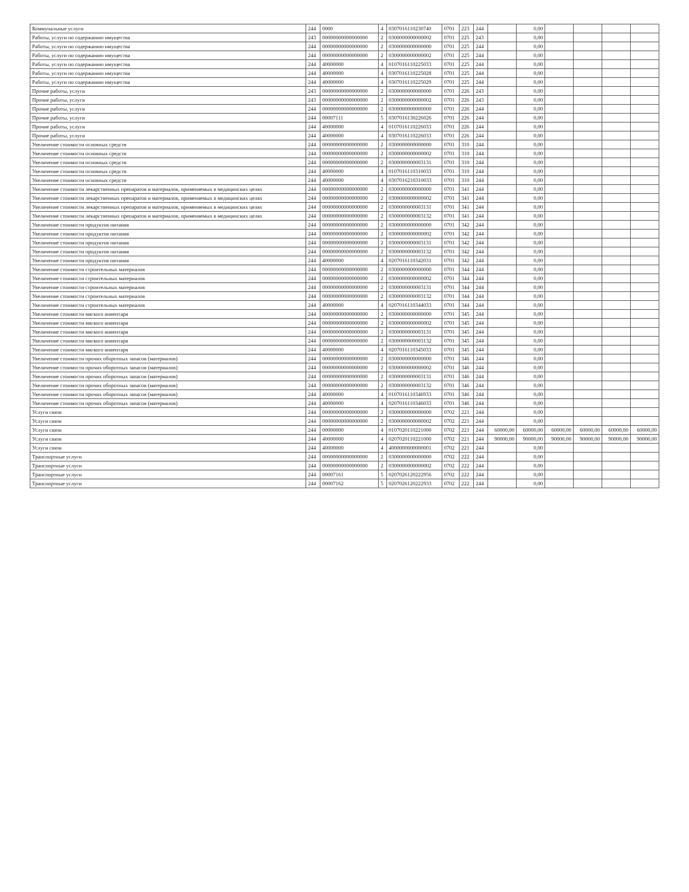| Коммунальные услуги | 244 | 0000 | 4 | 0307016110230740 | 0701 | 223 | 244 | | 0,00 | | | | |
| Работы, услуги по содержанию имущества | 243 | 00000000000000000 | 2 | 0300000000000002 | 0701 | 225 | 243 | | 0,00 | | | | |
| Работы, услуги по содержанию имущества | 244 | 00000000000000000 | 2 | 0300000000000000 | 0701 | 225 | 244 | | 0,00 | | | | |
| Работы, услуги по содержанию имущества | 244 | 00000000000000000 | 2 | 0300000000000002 | 0701 | 225 | 244 | | 0,00 | | | | |
| Работы, услуги по содержанию имущества | 244 | 40000000 | 4 | 0107016110225033 | 0701 | 225 | 244 | | 0,00 | | | | |
| Работы, услуги по содержанию имущества | 244 | 40000000 | 4 | 0307016110225028 | 0701 | 225 | 244 | | 0,00 | | | | |
| Работы, услуги по содержанию имущества | 244 | 40000000 | 4 | 0307016110225029 | 0701 | 225 | 244 | | 0,00 | | | | |
| Прочие работы, услуги | 243 | 00000000000000000 | 2 | 0300000000000000 | 0701 | 226 | 243 | | 0,00 | | | | |
| Прочие работы, услуги | 243 | 00000000000000000 | 2 | 0300000000000002 | 0701 | 226 | 243 | | 0,00 | | | | |
| Прочие работы, услуги | 244 | 00000000000000000 | 2 | 0300000000000000 | 0701 | 226 | 244 | | 0,00 | | | | |
| Прочие работы, услуги | 244 | 00007111 | 5 | 0307016130226026 | 0701 | 226 | 244 | | 0,00 | | | | |
| Прочие работы, услуги | 244 | 40000000 | 4 | 0107016110226033 | 0701 | 226 | 244 | | 0,00 | | | | |
| Прочие работы, услуги | 244 | 40000000 | 4 | 0307016110226033 | 0701 | 226 | 244 | | 0,00 | | | | |
| Увеличение стоимости основных средств | 244 | 00000000000000000 | 2 | 0300000000000000 | 0701 | 310 | 244 | | 0,00 | | | | |
| Увеличение стоимости основных средств | 244 | 00000000000000000 | 2 | 0300000000000002 | 0701 | 310 | 244 | | 0,00 | | | | |
| Увеличение стоимости основных средств | 244 | 00000000000000000 | 2 | 0300000000003131 | 0701 | 310 | 244 | | 0,00 | | | | |
| Увеличение стоимости основных средств | 244 | 40000000 | 4 | 0107016110310033 | 0701 | 310 | 244 | | 0,00 | | | | |
| Увеличение стоимости основных средств | 244 | 40000000 | 4 | 0307016210310033 | 0701 | 310 | 244 | | 0,00 | | | | |
| Увеличение стоимости лекарственных препаратов и материалов, применяемых в медицинских целях | 244 | 00000000000000000 | 2 | 0300000000000000 | 0701 | 341 | 244 | | 0,00 | | | | |
| Увеличение стоимости лекарственных препаратов и материалов, применяемых в медицинских целях | 244 | 00000000000000000 | 2 | 0300000000000002 | 0701 | 341 | 244 | | 0,00 | | | | |
| Увеличение стоимости лекарственных препаратов и материалов, применяемых в медицинских целях | 244 | 00000000000000000 | 2 | 0300000000003131 | 0701 | 341 | 244 | | 0,00 | | | | |
| Увеличение стоимости лекарственных препаратов и материалов, применяемых в медицинских целях | 244 | 00000000000000000 | 2 | 0300000000003132 | 0701 | 341 | 244 | | 0,00 | | | | |
| Увеличение стоимости продуктов питания | 244 | 00000000000000000 | 2 | 0300000000000000 | 0701 | 342 | 244 | | 0,00 | | | | |
| Увеличение стоимости продуктов питания | 244 | 00000000000000000 | 2 | 0300000000000002 | 0701 | 342 | 244 | | 0,00 | | | | |
| Увеличение стоимости продуктов питания | 244 | 00000000000000000 | 2 | 0300000000003131 | 0701 | 342 | 244 | | 0,00 | | | | |
| Увеличение стоимости продуктов питания | 244 | 00000000000000000 | 2 | 0300000000003132 | 0701 | 342 | 244 | | 0,00 | | | | |
| Увеличение стоимости продуктов питания | 244 | 40000000 | 4 | 0207016110342031 | 0701 | 342 | 244 | | 0,00 | | | | |
| Увеличение стоимости строительных материалов | 244 | 00000000000000000 | 2 | 0300000000000000 | 0701 | 344 | 244 | | 0,00 | | | | |
| Увеличение стоимости строительных материалов | 244 | 00000000000000000 | 2 | 0300000000000002 | 0701 | 344 | 244 | | 0,00 | | | | |
| Увеличение стоимости строительных материалов | 244 | 00000000000000000 | 2 | 0300000000003131 | 0701 | 344 | 244 | | 0,00 | | | | |
| Увеличение стоимости строительных материалов | 244 | 00000000000000000 | 2 | 0300000000003132 | 0701 | 344 | 244 | | 0,00 | | | | |
| Увеличение стоимости строительных материалов | 244 | 40000000 | 4 | 0207016110344033 | 0701 | 344 | 244 | | 0,00 | | | | |
| Увеличение стоимости мягкого инвентаря | 244 | 00000000000000000 | 2 | 0300000000000000 | 0701 | 345 | 244 | | 0,00 | | | | |
| Увеличение стоимости мягкого инвентаря | 244 | 00000000000000000 | 2 | 0300000000000002 | 0701 | 345 | 244 | | 0,00 | | | | |
| Увеличение стоимости мягкого инвентаря | 244 | 00000000000000000 | 2 | 0300000000003131 | 0701 | 345 | 244 | | 0,00 | | | | |
| Увеличение стоимости мягкого инвентаря | 244 | 00000000000000000 | 2 | 0300000000003132 | 0701 | 345 | 244 | | 0,00 | | | | |
| Увеличение стоимости мягкого инвентаря | 244 | 40000000 | 4 | 0207016110345033 | 0701 | 345 | 244 | | 0,00 | | | | |
| Увеличение стоимости прочих оборотных запасов (материалов) | 244 | 00000000000000000 | 2 | 0300000000000000 | 0701 | 346 | 244 | | 0,00 | | | | |
| Увеличение стоимости прочих оборотных запасов (материалов) | 244 | 00000000000000000 | 2 | 0300000000000002 | 0701 | 346 | 244 | | 0,00 | | | | |
| Увеличение стоимости прочих оборотных запасов (материалов) | 244 | 00000000000000000 | 2 | 0300000000003131 | 0701 | 346 | 244 | | 0,00 | | | | |
| Увеличение стоимости прочих оборотных запасов (материалов) | 244 | 00000000000000000 | 2 | 0300000000003132 | 0701 | 346 | 244 | | 0,00 | | | | |
| Увеличение стоимости прочих оборотных запасов (материалов) | 244 | 40000000 | 4 | 0107016110346933 | 0701 | 346 | 244 | | 0,00 | | | | |
| Увеличение стоимости прочих оборотных запасов (материалов) | 244 | 40000000 | 4 | 0207016110346033 | 0701 | 346 | 244 | | 0,00 | | | | |
| Услуги связи | 244 | 00000000000000000 | 2 | 0300000000000000 | 0702 | 221 | 244 | | 0,00 | | | | |
| Услуги связи | 244 | 00000000000000000 | 2 | 0300000000000002 | 0702 | 221 | 244 | | 0,00 | | | | |
| Услуги связи | 244 | 00000000 | 4 | 0107020110221000 | 0702 | 221 | 244 | 60000,00 | 60000,00 | 60000,00 | 60000,00 | 60000,00 | 60000,00 |
| Услуги связи | 244 | 40000000 | 4 | 0207020110221000 | 0702 | 221 | 244 | 90000,00 | 90000,00 | 90000,00 | 90000,00 | 90000,00 | 90000,00 |
| Услуги связи | 244 | 40000000 | 4 | 4000000000000001 | 0702 | 221 | 244 | | 0,00 | | | | |
| Транспортные услуги | 244 | 00000000000000000 | 2 | 0300000000000000 | 0702 | 222 | 244 | | 0,00 | | | | |
| Транспортные услуги | 244 | 00000000000000000 | 2 | 0300000000000002 | 0702 | 222 | 244 | | 0,00 | | | | |
| Транспортные услуги | 244 | 00007161 | 5 | 0207026120222956 | 0702 | 222 | 244 | | 0,00 | | | | |
| Транспортные услуги | 244 | 00007162 | 5 | 0207026120222933 | 0702 | 222 | 244 | | 0,00 | | | | |